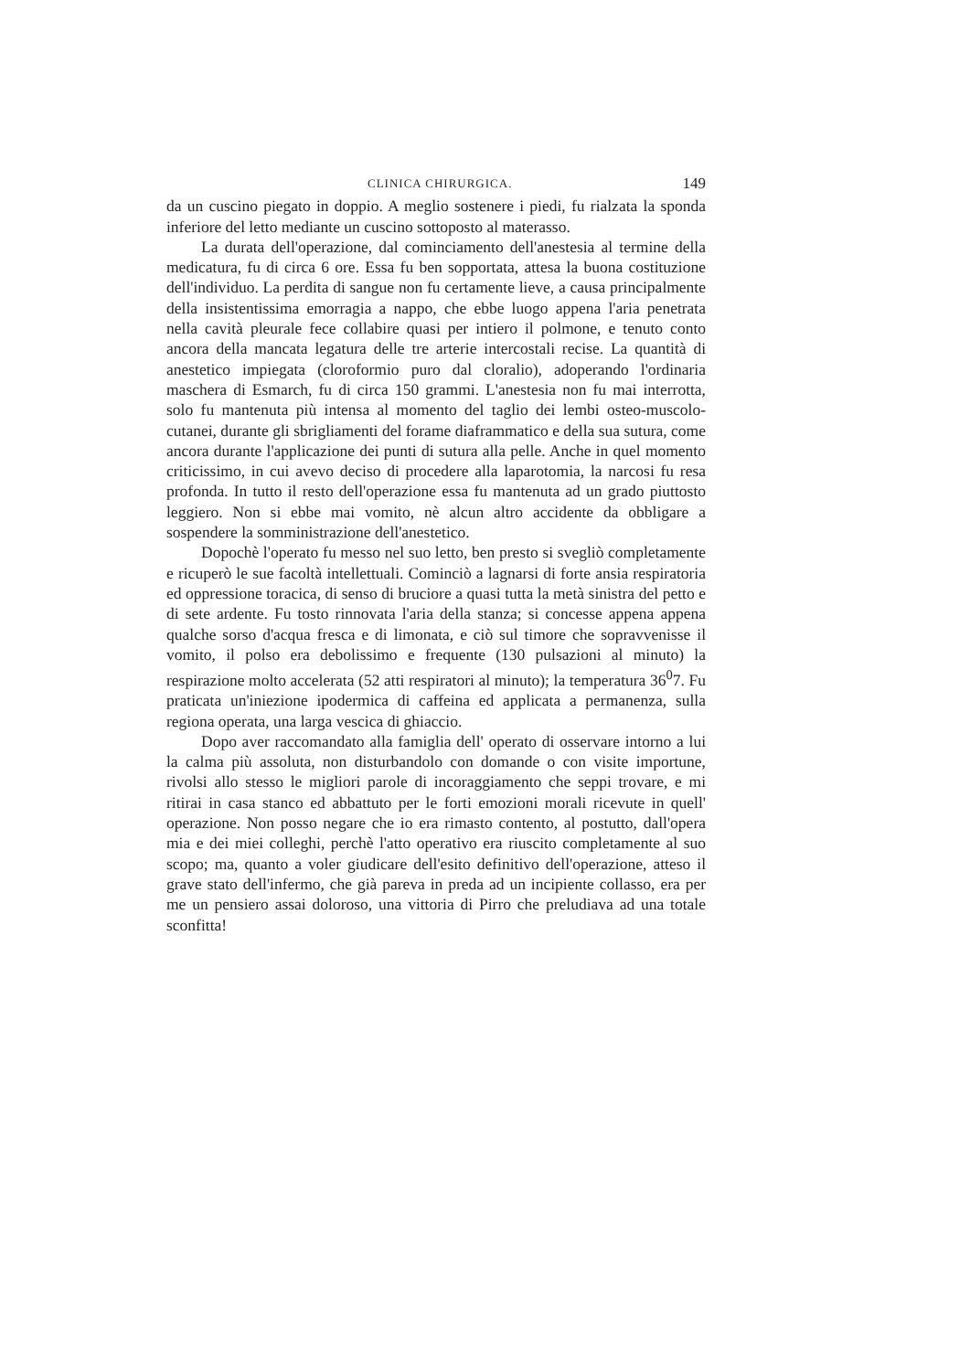CLINICA CHIRURGICA. 149
da un cuscino piegato in doppio. A meglio sostenere i piedi, fu rialzata la sponda inferiore del letto mediante un cuscino sottoposto al materasso.
La durata dell'operazione, dal cominciamento dell'anestesia al termine della medicatura, fu di circa 6 ore. Essa fu ben sopportata, attesa la buona costituzione dell'individuo. La perdita di sangue non fu certamente lieve, a causa principalmente della insistentissima emorragia a nappo, che ebbe luogo appena l'aria penetrata nella cavità pleurale fece collabire quasi per intiero il polmone, e tenuto conto ancora della mancata legatura delle tre arterie intercostali recise. La quantità di anestetico impiegata (cloroformio puro dal cloralio), adoperando l'ordinaria maschera di Esmarch, fu di circa 150 grammi. L'anestesia non fu mai interrotta, solo fu mantenuta più intensa al momento del taglio dei lembi osteo-muscolo-cutanei, durante gli sbrigliamenti del forame diaframmatico e della sua sutura, come ancora durante l'applicazione dei punti di sutura alla pelle. Anche in quel momento criticissimo, in cui avevo deciso di procedere alla laparotomia, la narcosi fu resa profonda. In tutto il resto dell'operazione essa fu mantenuta ad un grado piuttosto leggiero. Non si ebbe mai vomito, nè alcun altro accidente da obbligare a sospendere la somministrazione dell'anestetico.
Dopochè l'operato fu messo nel suo letto, ben presto si svegliò completamente e ricuperò le sue facoltà intellettuali. Cominciò a lagnarsi di forte ansia respiratoria ed oppressione toracica, di senso di bruciore a quasi tutta la metà sinistra del petto e di sete ardente. Fu tosto rinnovata l'aria della stanza; si concesse appena appena qualche sorso d'acqua fresca e di limonata, e ciò sul timore che sopravvenisse il vomito, il polso era debolissimo e frequente (130 pulsazioni al minuto) la respirazione molto accelerata (52 atti respiratori al minuto); la temperatura 36<sup>0</sup>7. Fu praticata un'iniezione ipodermica di caffeina ed applicata a permanenza, sulla regiona operata, una larga vescica di ghiaccio.
Dopo aver raccomandato alla famiglia dell' operato di osservare intorno a lui la calma più assoluta, non disturbandolo con domande o con visite importune, rivolsi allo stesso le migliori parole di incoraggiamento che seppi trovare, e mi ritirai in casa stanco ed abbattuto per le forti emozioni morali ricevute in quell' operazione. Non posso negare che io era rimasto contento, al postutto, dall'opera mia e dei miei colleghi, perchè l'atto operativo era riuscito completamente al suo scopo; ma, quanto a voler giudicare dell'esito definitivo dell'operazione, atteso il grave stato dell'infermo, che già pareva in preda ad un incipiente collasso, era per me un pensiero assai doloroso, una vittoria di Pirro che preludiava ad una totale sconfitta!